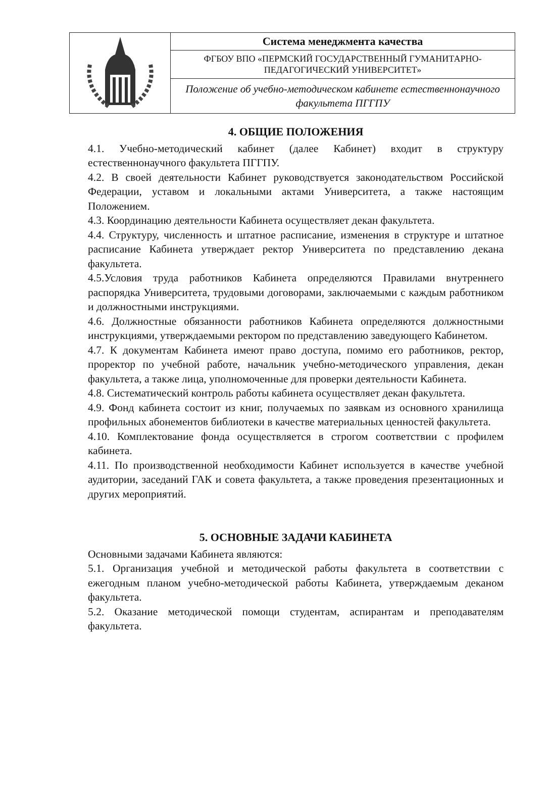| | Система менеджмента качества |
| | ФГБОУ ВПО «ПЕРМСКИЙ ГОСУДАРСТВЕННЫЙ ГУМАНИТАРНО-ПЕДАГОГИЧЕСКИЙ УНИВЕРСИТЕТ» |
| | Положение об учебно-методическом кабинете естественнонаучного факультета ПГГПУ |
4. ОБЩИЕ ПОЛОЖЕНИЯ
4.1. Учебно-методический кабинет (далее Кабинет) входит в структуру естественнонаучного факультета ПГГПУ.
4.2. В своей деятельности Кабинет руководствуется законодательством Российской Федерации, уставом и локальными актами Университета, а также настоящим Положением.
4.3. Координацию деятельности Кабинета осуществляет декан факультета.
4.4. Структуру, численность и штатное расписание, изменения в структуре и штатное расписание Кабинета утверждает ректор Университета по представлению декана факультета.
4.5.Условия труда работников Кабинета определяются Правилами внутреннего распорядка Университета, трудовыми договорами, заключаемыми с каждым работником и должностными инструкциями.
4.6. Должностные обязанности работников Кабинета определяются должностными инструкциями, утверждаемыми ректором по представлению заведующего Кабинетом.
4.7. К документам Кабинета имеют право доступа, помимо его работников, ректор, проректор по учебной работе, начальник учебно-методического управления, декан факультета, а также лица, уполномоченные для проверки деятельности Кабинета.
4.8. Систематический контроль работы кабинета осуществляет декан факультета.
4.9. Фонд кабинета состоит из книг, получаемых по заявкам из основного хранилища профильных абонементов библиотеки в качестве материальных ценностей факультета.
4.10. Комплектование фонда осуществляется в строгом соответствии с профилем кабинета.
4.11. По производственной необходимости Кабинет используется в качестве учебной аудитории, заседаний ГАК и совета факультета, а также проведения презентационных и других мероприятий.
5. ОСНОВНЫЕ ЗАДАЧИ КАБИНЕТА
Основными задачами Кабинета являются:
5.1. Организация учебной и методической работы факультета в соответствии с ежегодным планом учебно-методической работы Кабинета, утверждаемым деканом факультета.
5.2. Оказание методической помощи студентам, аспирантам и преподавателям факультета.